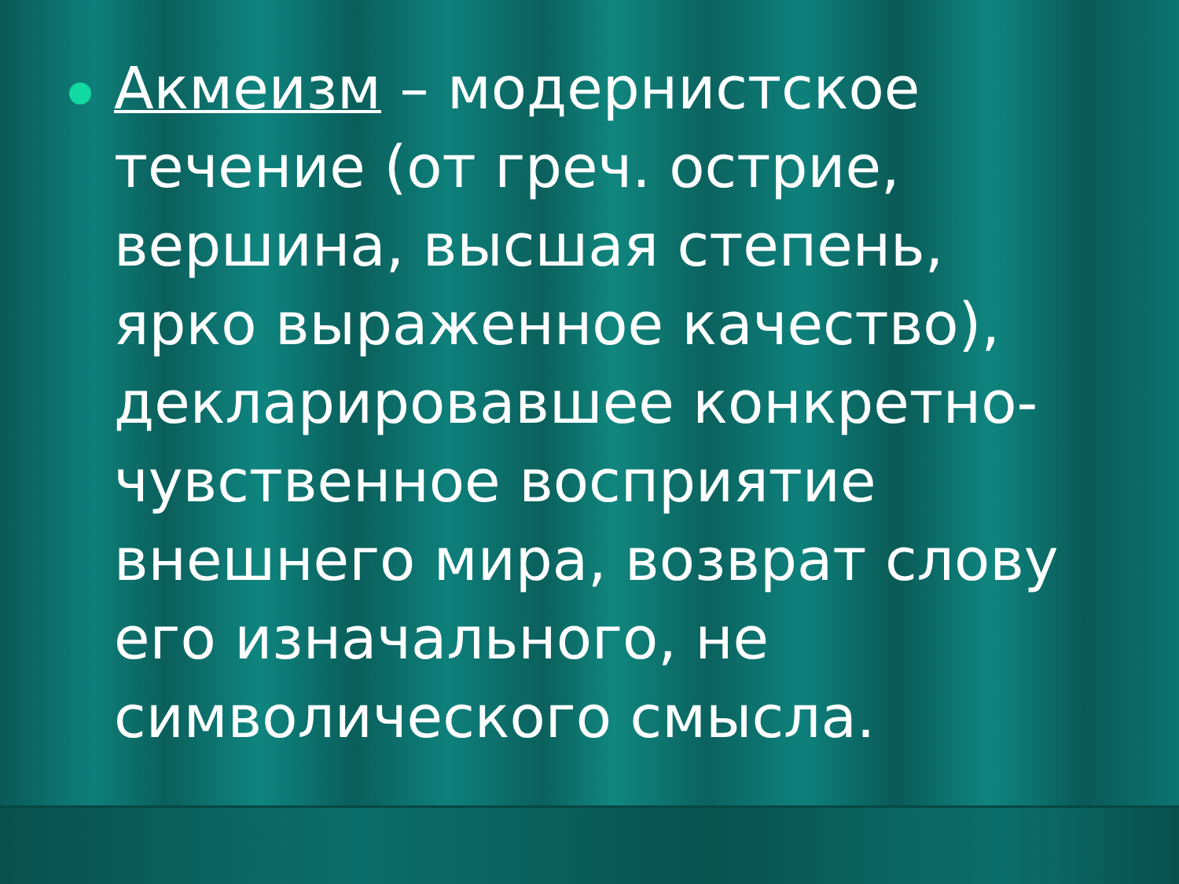Акмеизм – модернистское течение (от греч. острие, вершина, высшая степень, ярко выраженное качество), декларировавшее конкретно-чувственное восприятие внешнего мира, возврат слову его изначального, не символического смысла.